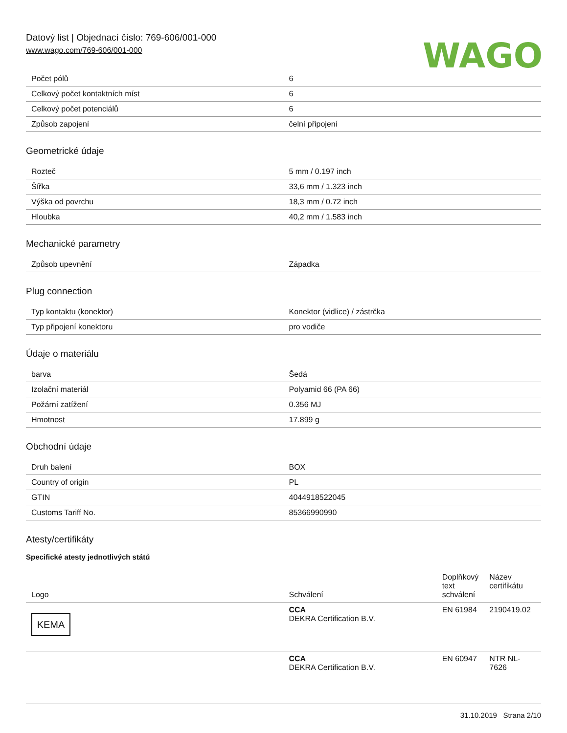Datový list | Objednací číslo: 769-606/001-000
www.wago.com/769-606/001-000
WAGO
| Počet pólů | 6 |
| Celkový počet kontaktních míst | 6 |
| Celkový počet potenciálů | 6 |
| Způsob zapojení | čelní připojení |
Geometrické údaje
| Rozteč | 5 mm / 0.197 inch |
| Šířka | 33,6 mm / 1.323 inch |
| Výška od povrchu | 18,3 mm / 0.72 inch |
| Hloubka | 40,2 mm / 1.583 inch |
Mechanické parametry
| Způsob upevnění | Západka |
Plug connection
| Typ kontaktu (konektor) | Konektor (vidlice) / zástrčka |
| Typ připojení konektoru | pro vodiče |
Údaje o materiálu
| barva | Šedá |
| Izolační materiál | Polyamid 66 (PA 66) |
| Požární zatížení | 0.356 MJ |
| Hmotnost | 17.899 g |
Obchodní údaje
| Druh balení | BOX |
| Country of origin | PL |
| GTIN | 4044918522045 |
| Customs Tariff No. | 85366990990 |
Atesty/certifikáty
Specifické atesty jednotlivých států
| Logo | Schválení | Doplňkový text schválení | Název certifikátu |
| --- | --- | --- | --- |
| KEMA | CCA DEKRA Certification B.V. | EN 61984 | 2190419.02 |
| | CCA DEKRA Certification B.V. | EN 60947 | NTR NL-7626 |
31.10.2019 Strana 2/10